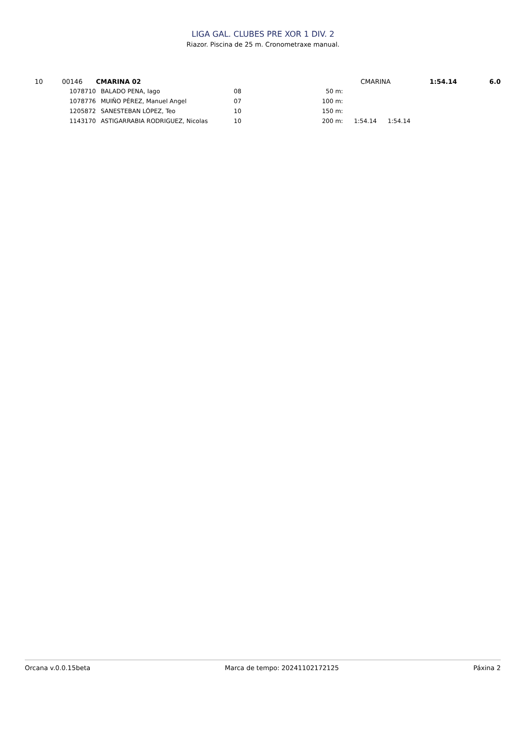LIGA GAL. CLUBES PRE XOR 1 DIV. 2
Riazor. Piscina de 25 m. Cronometraxe manual.
| 10 | 00146 | CMARINA 02 | | | | CMARINA | | 1:54.14 | 6.0 |
| | 1078710 | | BALADO PENA, Iago | 08 | 50 m: | | | | |
| | 1078776 | | MUIÑO PÉREZ, Manuel Angel | 07 | 100 m: | | | | |
| | 1205872 | | SANESTEBAN LÓPEZ, Teo | 10 | 150 m: | | | | |
| | 1143170 | | ASTIGARRABIA RODRIGUEZ, Nicolas | 10 | 200 m: | 1:54.14 | 1:54.14 | | |
Orcana v.0.0.15beta Marca de tempo: 20241102172125 Páxina 2